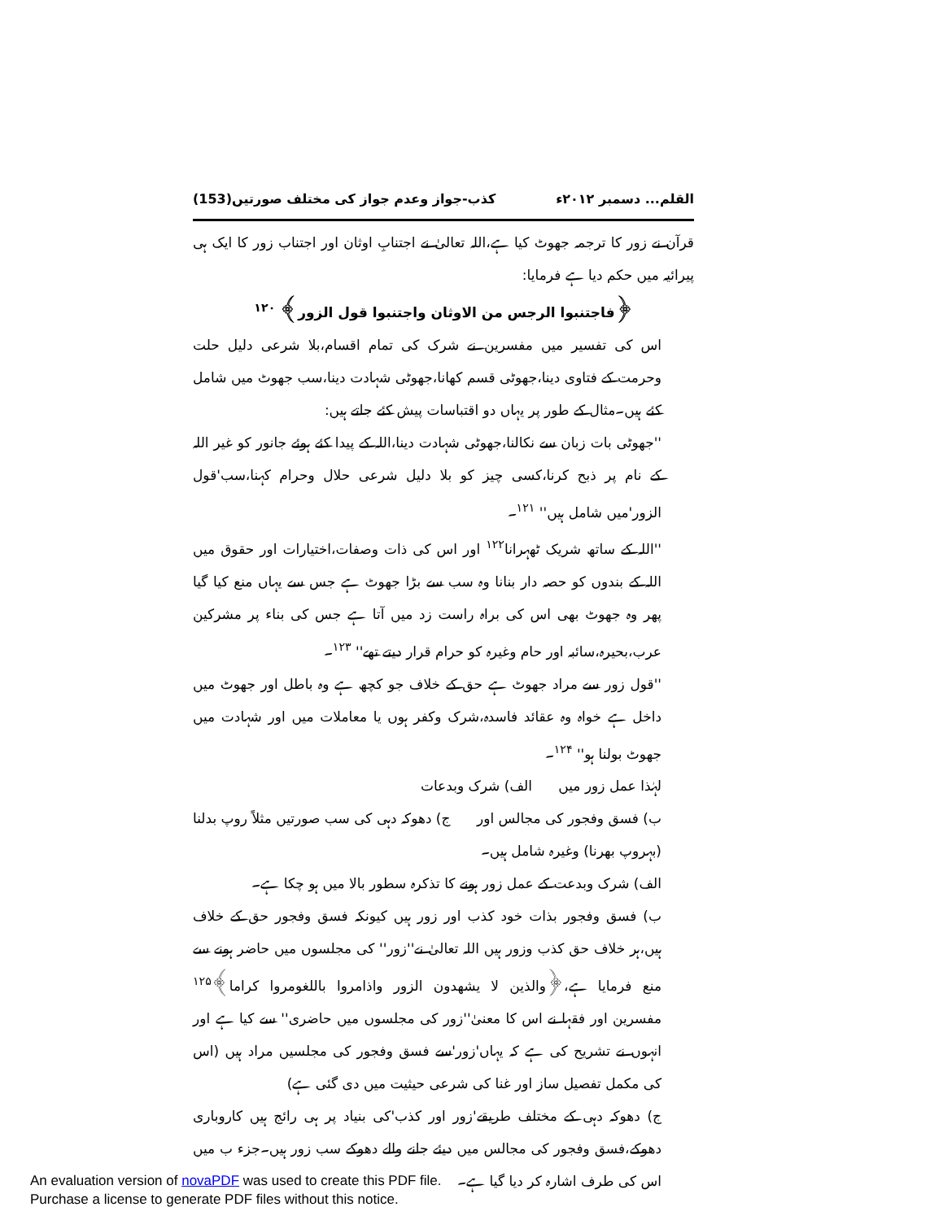القلم... دسمبر ۲۰۱۲ء کذب-جواز وعدم جواز کی مختلف صورتیں(153)
قرآن نے زور کا ترجمہ جھوٹ کیا ہے،اللہ تعالیٰ نے اجتنابِ اوثان اور اجتناب زور کا ایک ہی پیرائیہ میں حکم دیا ہے فرمایا:
﴿فاجتنبوا الرجس من الاوثان واجتنبوا قول الزور﴾ <sup>۱۲۰</sup>
اس کی تفسیر میں مفسرین نے شرک کی تمام اقسام،بلا شرعی دلیل حلت وحرمت کے فتاوی دینا،جھوٹی قسم کھانا،جھوٹی شہادت دینا،سب جھوٹ میں شامل کئے ہیں۔مثال کے طور پر یہاں دو اقتباسات پیش کئے جاتے ہیں:
''جھوٹی بات زبان سے نکالنا،جھوٹی شہادت دینا،اللہ کے پیدا کئے ہوئے جانور کو غیر اللہ کے نام پر ذبح کرنا،کسی چیز کو بلا دلیل شرعی حلال وحرام کہنا،سب'قول الزور'میں شامل ہیں'' <sup>۱۲۱</sup>۔
''اللہ کے ساتھ شریک ٹھہرانا<sup>۱۲۲</sup> اور اس کی ذات وصفات،اختیارات اور حقوق میں اللہ کے بندوں کو حصہ دار بنانا وہ سب سے بڑا جھوٹ ہے جس سے یہاں منع کیا گیا پھر وہ جھوٹ بھی اس کی براہ راست زد میں آتا ہے جس کی بناء پر مشرکین عرب،بحیرہ،سائبہ اور حام وغیرہ کو حرام قرار دیتے تھے'' <sup>۱۲۳</sup>۔
''قول زور سے مراد جھوٹ ہے حق کے خلاف جو کچھ ہے وہ باطل اور جھوٹ میں داخل ہے خواہ وہ عقائد فاسدہ،شرک وکفر ہوں یا معاملات میں اور شہادت میں جھوٹ بولنا ہو'' <sup>۱۲۴</sup>۔
لہٰذا عمل زور میں الف) شرک وبدعات
ب) فسق وفجور کی مجالس اور ج) دھوکہ دہی کی سب صورتیں مثلاً روپ بدلنا (بہروپ بھرنا) وغیرہ شامل ہیں۔
الف) شرک وبدعت کے عمل زور ہونے کا تذکرہ سطور بالا میں ہو چکا ہے۔
ب) فسق وفجور بذات خود کذب اور زور ہیں کیونکہ فسق وفجور حق کے خلاف ہیں،ہر خلاف حق کذب وزور ہیں اللہ تعالیٰ نے''زور'' کی مجلسوں میں حاضر ہونے سے منع فرمایا ہے،﴿والذین لا یشھدون الزور واذامروا باللغومروا کراما﴾<sup>۱۲۵</sup> مفسرین اور فقہا نے اس کا معنیٰ''زور کی مجلسوں میں حاضری'' سے کیا ہے اور انہوں نے تشریح کی ہے کہ یہاں'زور'سے فسق وفجور کی مجلسیں مراد ہیں (اس کی مکمل تفصیل ساز اور غنا کی شرعی حیثیت میں دی گئی ہے)
ج) دھوکہ دہی کے مختلف طریقے'زور اور کذب'کی بنیاد پر ہی رائج ہیں کاروباری دھوکے،فسق وفجور کی مجالس میں دیئے جانے والے دھوکے سب زور ہیں۔جزء ب میں اس کی طرف اشارہ کر دیا گیا ہے۔
An evaluation version of novaPDF was used to create this PDF file.
Purchase a license to generate PDF files without this notice.